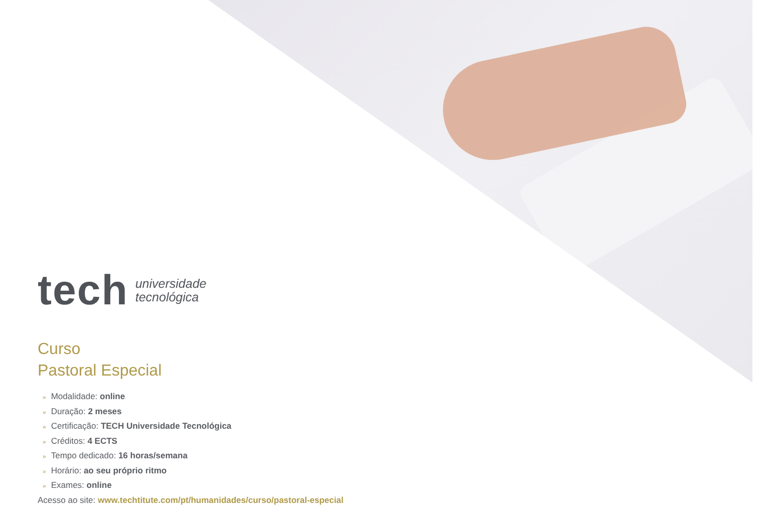tech
universidade
tecnológica
Curso
Pastoral Especial
» Modalidade: online
» Duração: 2 meses
» Certificação: TECH Universidade Tecnológica
» Créditos: 4 ECTS
» Tempo dedicado: 16 horas/semana
» Horário: ao seu próprio ritmo
» Exames: online
Acesso ao site: www.techtitute.com/pt/humanidades/curso/pastoral-especial